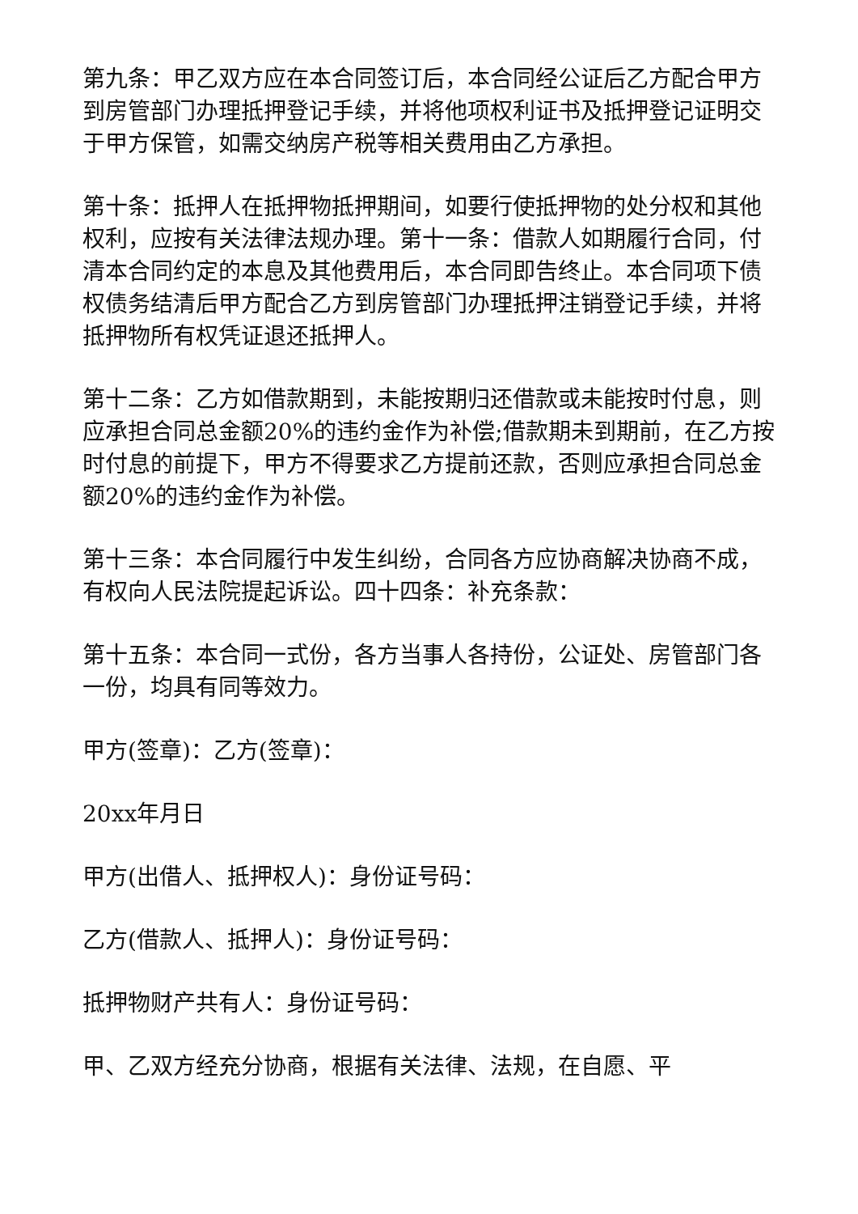第九条：甲乙双方应在本合同签订后，本合同经公证后乙方配合甲方到房管部门办理抵押登记手续，并将他项权利证书及抵押登记证明交于甲方保管，如需交纳房产税等相关费用由乙方承担。
第十条：抵押人在抵押物抵押期间，如要行使抵押物的处分权和其他权利，应按有关法律法规办理。第十一条：借款人如期履行合同，付清本合同约定的本息及其他费用后，本合同即告终止。本合同项下债权债务结清后甲方配合乙方到房管部门办理抵押注销登记手续，并将抵押物所有权凭证退还抵押人。
第十二条：乙方如借款期到，未能按期归还借款或未能按时付息，则应承担合同总金额20%的违约金作为补偿;借款期未到期前，在乙方按时付息的前提下，甲方不得要求乙方提前还款，否则应承担合同总金额20%的违约金作为补偿。
第十三条：本合同履行中发生纠纷，合同各方应协商解决协商不成，有权向人民法院提起诉讼。四十四条：补充条款：
第十五条：本合同一式份，各方当事人各持份，公证处、房管部门各一份，均具有同等效力。
甲方(签章)：乙方(签章)：
20xx年月日
甲方(出借人、抵押权人)：身份证号码：
乙方(借款人、抵押人)：身份证号码：
抵押物财产共有人：身份证号码：
甲、乙双方经充分协商，根据有关法律、法规，在自愿、平